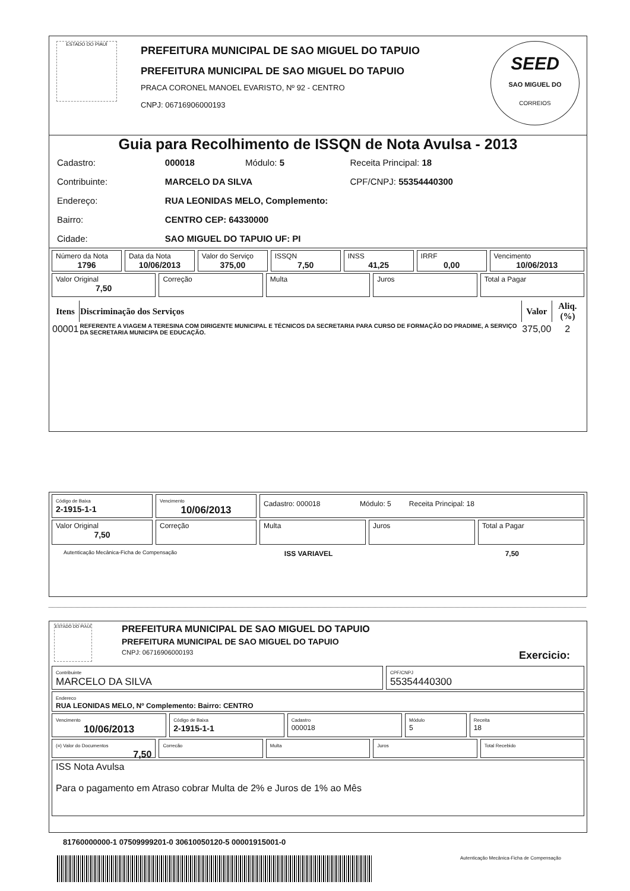ESTADO DO PIAUÍ
PREFEITURA MUNICIPAL DE SAO MIGUEL DO TAPUIO
PREFEITURA MUNICIPAL DE SAO MIGUEL DO TAPUIO
PRACA CORONEL MANOEL EVARISTO, Nº 92 - CENTRO
CNPJ: 06716906000193
SEED
SAO MIGUEL DO
CORREIOS
Guia para Recolhimento de ISSQN de Nota Avulsa - 2013
| Cadastro: | 000018 | Módulo: 5 | Receita Principal: 18 |
| Contribuinte: | MARCELO DA SILVA | | CPF/CNPJ: 55354440300 |
| Endereço: | RUA LEONIDAS MELO, Complemento: | | |
| Bairro: | CENTRO CEP: 64330000 | | |
| Cidade: | SAO MIGUEL DO TAPUIO UF: PI | | |
Número da Nota
1796
Data da Nota
10/06/2013
Valor do Serviço
375,00
ISSQN
7,50
INSS
41,25
IRRF
0,00
Vencimento
10/06/2013
Valor Original
7,50
Correção Multa Juros Total a Pagar
| Itens | Discriminação dos Serviços | Valor | Aliq.(%) |
| --- | --- | --- | --- |
| 00001 | REFERENTE A VIAGEM A TERESINA COM DIRIGENTE MUNICIPAL E TÉCNICOS DA SECRETARIA PARA CURSO DE FORMAÇÃO DO PRADIME, A SERVIÇO DA SECRETARIA MUNICIPA DE EDUCAÇÃO. | 375,00 | 2 |
Código de Baixa
2-1915-1-1
Vencimento
10/06/2013
Cadastro: 000018 Módulo: 5 Receita Principal: 18
Valor Original
7,50
Correção Multa Juros Total a Pagar
Autenticação Mecânica-Ficha de Compensação ISS VARIAVEL 7,50
ESTADO DO PIAUÍ
PREFEITURA MUNICIPAL DE SAO MIGUEL DO TAPUIO
PREFEITURA MUNICIPAL DE SAO MIGUEL DO TAPUIO
CNPJ: 06716906000193
Exercicio:
Contribuinte
MARCELO DA SILVA
CPF/CNPJ
55354440300
Endereco
RUA LEONIDAS MELO, Nº Complemento: Bairro: CENTRO
Vencimento
10/06/2013
Código de Baixa
2-1915-1-1
Cadastro
000018
Módulo
5
Receita
18
(=) Valor do Documentos
7,50
Correcão Multa Juros Total Recebido
ISS Nota Avulsa
Para o pagamento em Atraso cobrar Multa de 2% e Juros de 1% ao Mês
81760000000-1 07509999201-0 30610050120-5 00001915001-0
Autenticação Mecânica-Ficha de Compensação